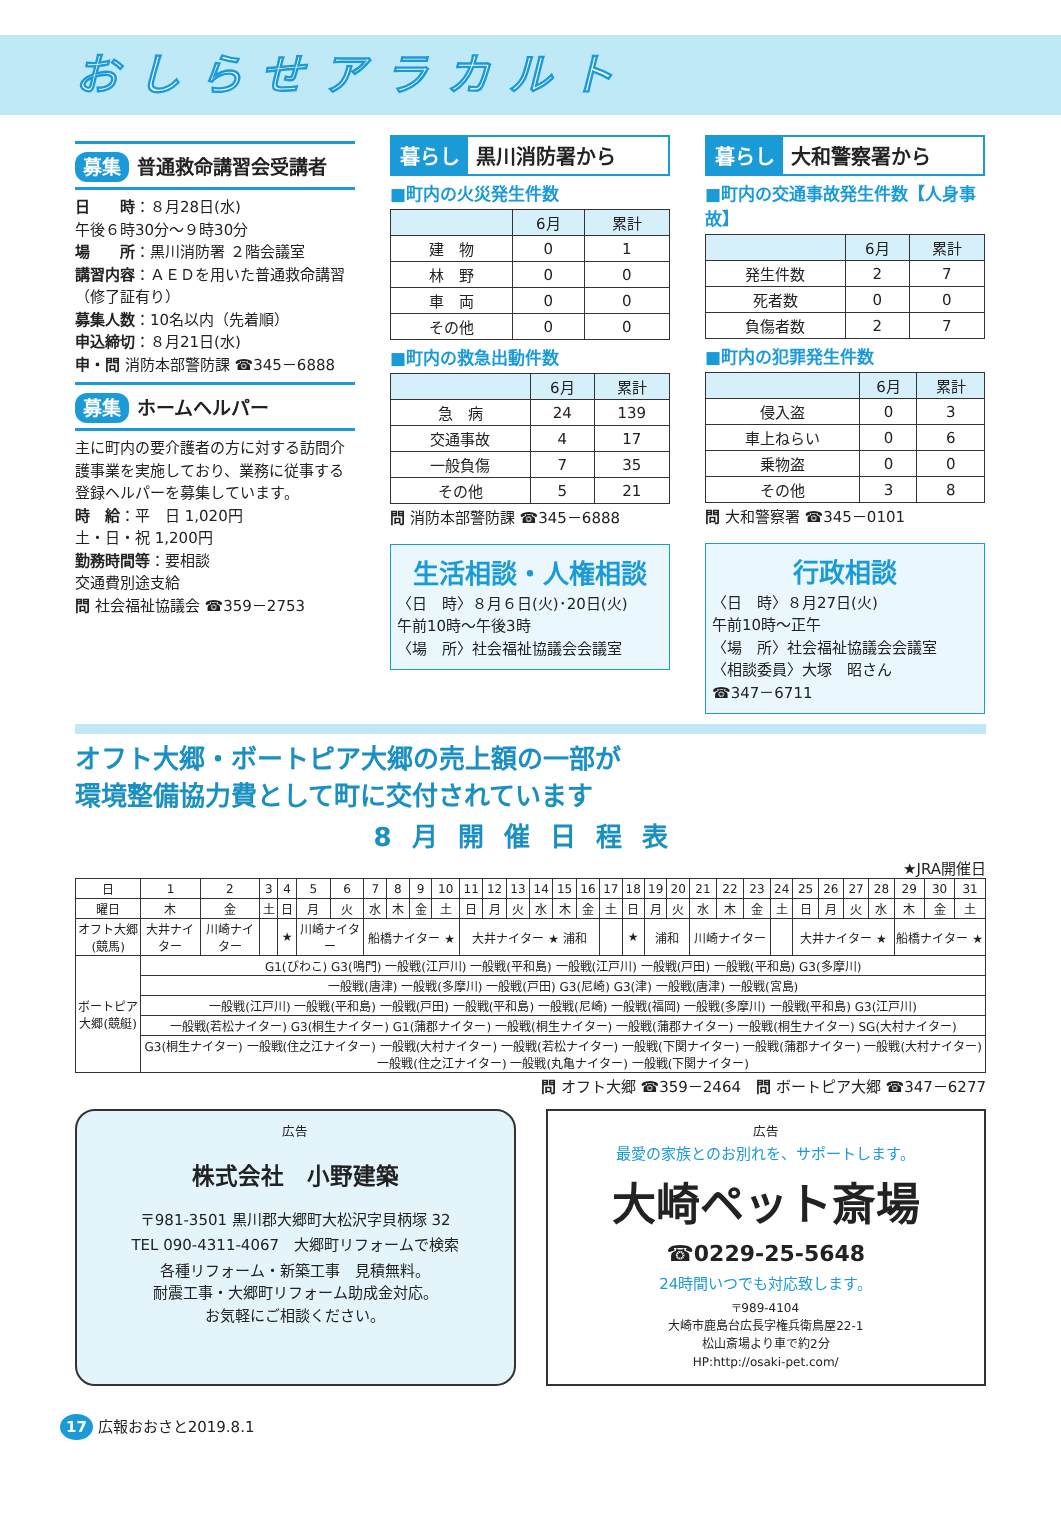おしらせアラカルト
募集 普通救命講習会受講者
日　　時：８月28日(水)
午後６時30分～９時30分
場　　所：黒川消防署 ２階会議室
講習内容：ＡＥＤを用いた普通救命講習（修了証有り）
募集人数：10名以内（先着順）
申込締切：８月21日(水)
申・問 消防本部警防課 ☎345－6888
募集 ホームヘルパー
主に町内の要介護者の方に対する訪問介護事業を実施しており、業務に従事する登録ヘルパーを募集しています。
時　給：平　日 1,020円
土・日・祝 1,200円
勤務時間等：要相談
交通費別途支給
問 社会福祉協議会 ☎359－2753
暮らし 黒川消防署から
■町内の火災発生件数
| | 6月 | 累計 |
| --- | --- | --- |
| 建 物 | 0 | 1 |
| 林 野 | 0 | 0 |
| 車 両 | 0 | 0 |
| その他 | 0 | 0 |
■町内の救急出動件数
| | 6月 | 累計 |
| --- | --- | --- |
| 急 病 | 24 | 139 |
| 交通事故 | 4 | 17 |
| 一般負傷 | 7 | 35 |
| その他 | 5 | 21 |
問 消防本部警防課 ☎345－6888
生活相談・人権相談
〈日　時〉８月６日(火)･20日(火)
午前10時～午後3時
〈場　所〉社会福祉協議会会議室
暮らし 大和警察署から
■町内の交通事故発生件数【人身事故】
| | 6月 | 累計 |
| --- | --- | --- |
| 発生件数 | 2 | 7 |
| 死者数 | 0 | 0 |
| 負傷者数 | 2 | 7 |
■町内の犯罪発生件数
| | 6月 | 累計 |
| --- | --- | --- |
| 侵入盗 | 0 | 3 |
| 車上ねらい | 0 | 6 |
| 乗物盗 | 0 | 0 |
| その他 | 3 | 8 |
問 大和警察署 ☎345－0101
行政相談
〈日　時〉８月27日(火)
午前10時～正午
〈場　所〉社会福祉協議会会議室
〈相談委員〉大塚　昭さん
☎347－6711
オフト大郷・ボートピア大郷の売上額の一部が
環境整備協力費として町に交付されています
8月開催日程表
★JRA開催日
| 日 | 1 | 2 | 3 | 4 | 5 | 6 | 7 | 8 | 9 | 10 | 11 | 12 | 13 | 14 | 15 | 16 | 17 | 18 | 19 | 20 | 21 | 22 | 23 | 24 | 25 | 26 | 27 | 28 | 29 | 30 | 31 |
| 曜日 | 木 | 金 | 土 | 日 | 月 | 火 | 水 | 木 | 金 | 土 | 日 | 月 | 火 | 水 | 木 | 金 | 土 | 日 | 月 | 火 | 水 | 木 | 金 | 土 | 日 | 月 | 火 | 水 | 木 | 金 | 土 |
| オフト大郷(競馬) | 大井ナイター | 川崎ナイター | | ★ | 川崎ナイター | | 船橋ナイター ★ | | | | 大井ナイター ★ 浦和 | | | | | | | ★ | 浦和 | | 川崎ナイター | | | | 大井ナイター ★ | | | | 船橋ナイター ★ | | |
| ボートピア大郷(競艇) | G1(びわこ) G3(鳴門) 一般戦(江戸川) 一般戦(平和島) 一般戦(江戸川) 一般戦(戸田) 一般戦(平和島) G3(多摩川) | | | | | | | | | | | | | | | | | | | | | | | | | | | | | | |
| | 一般戦(唐津) 一般戦(多摩川) 一般戦(戸田) G3(尼崎) G3(津) 一般戦(唐津) 一般戦(宮島) | | | | | | | | | | | | | | | | | | | | | | | | | | | | | | |
| | 一般戦(江戸川) 一般戦(平和島) 一般戦(戸田) 一般戦(平和島) 一般戦(尼崎) 一般戦(福岡) 一般戦(多摩川) 一般戦(平和島) G3(江戸川) | | | | | | | | | | | | | | | | | | | | | | | | | | | | | | |
| | 一般戦(若松ナイター) G3(桐生ナイター) G1(蒲郡ナイター) 一般戦(桐生ナイター) 一般戦(蒲郡ナイター) 一般戦(桐生ナイター) SG(大村ナイター) | | | | | | | | | | | | | | | | | | | | | | | | | | | | | | |
| | G3(桐生ナイター) 一般戦(住之江ナイター) 一般戦(大村ナイター) 一般戦(若松ナイター) 一般戦(下関ナイター) 一般戦(蒲郡ナイター) 一般戦(大村ナイター) 一般戦(住之江ナイター) 一般戦(丸亀ナイター) 一般戦(下関ナイター) | | | | | | | | | | | | | | | | | | | | | | | | | | | | | | |
問 オフト大郷 ☎359－2464　問 ボートピア大郷 ☎347－6277
広告
株式会社　小野建築
〒981-3501 黒川郡大郷町大松沢字貝柄塚 32
TEL 090-4311-4067　大郷町リフォームで検索
各種リフォーム・新築工事　見積無料。
耐震工事・大郷町リフォーム助成金対応。
お気軽にご相談ください。
広告
最愛の家族とのお別れを、サポートします。
大崎ペット斎場
☎0229-25-5648
24時間いつでも対応致します。
〒989-4104
大崎市鹿島台広長字権兵衛鳥屋22-1
松山斎場より車で約2分
HP:http://osaki-pet.com/
17 広報おおさと2019.8.1